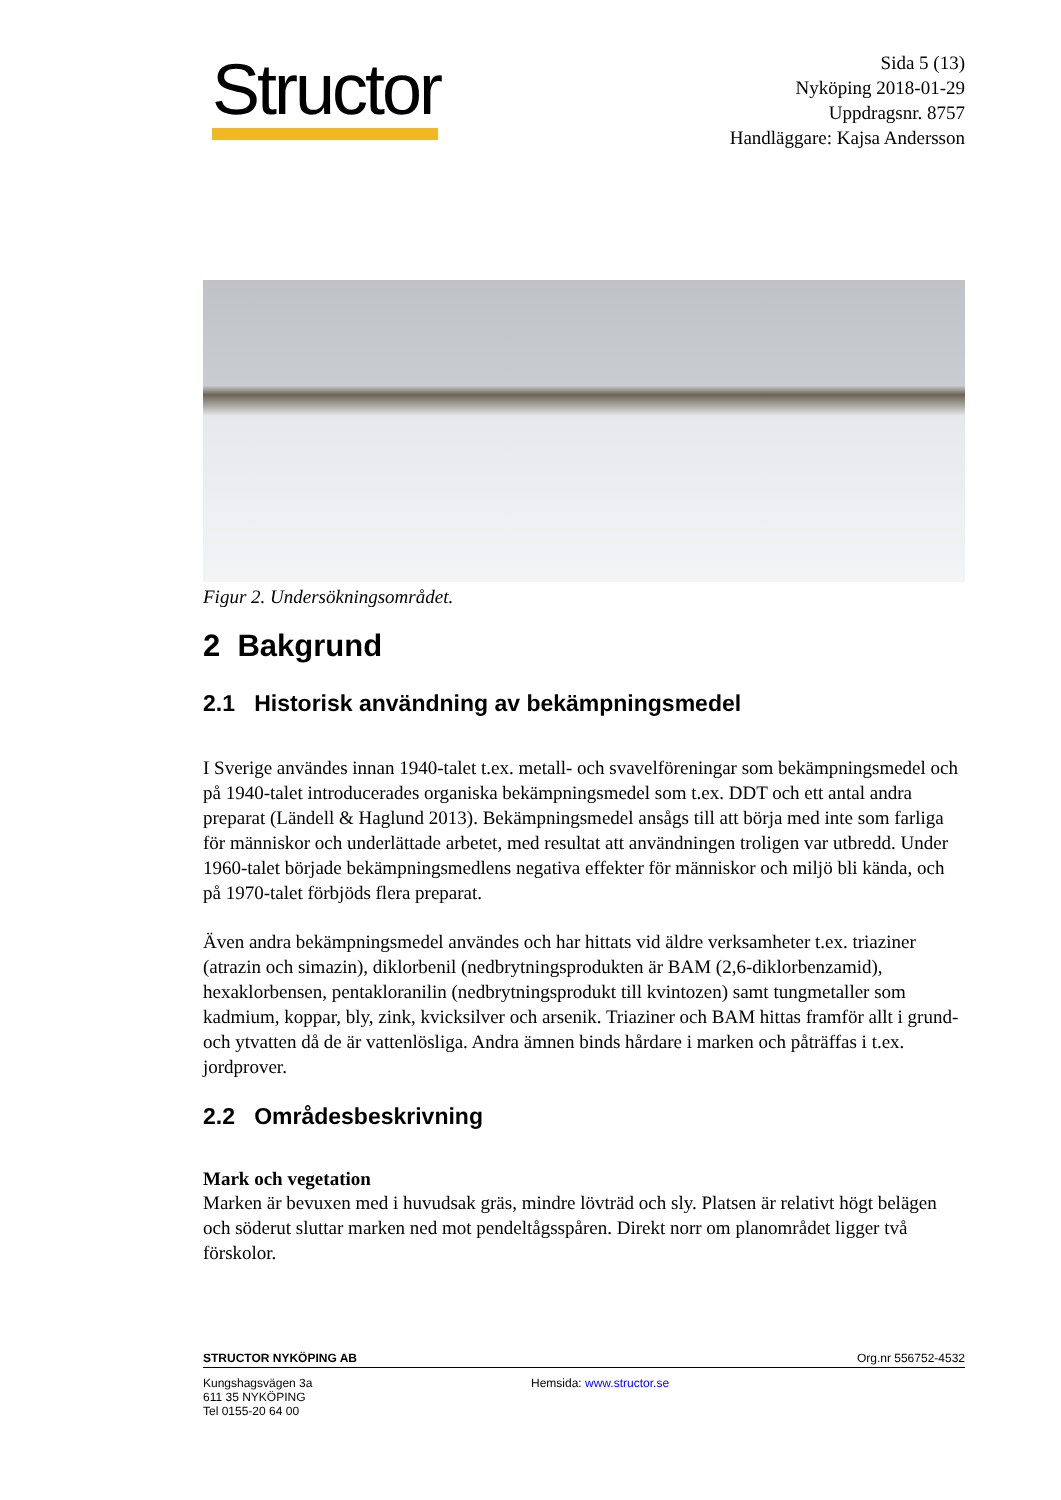Structor
Sida 5 (13)
Nyköping 2018-01-29
Uppdragsnr. 8757
Handläggare: Kajsa Andersson
Figur 2. Undersökningsområdet.
2 Bakgrund
2.1 Historisk användning av bekämpningsmedel
I Sverige användes innan 1940-talet t.ex. metall- och svavelföreningar som bekämpningsmedel och på 1940-talet introducerades organiska bekämpningsmedel som t.ex. DDT och ett antal andra preparat (Ländell & Haglund 2013). Bekämpningsmedel ansågs till att börja med inte som farliga för människor och underlättade arbetet, med resultat att användningen troligen var utbredd. Under 1960-talet började bekämpningsmedlens negativa effekter för människor och miljö bli kända, och på 1970-talet förbjöds flera preparat.
Även andra bekämpningsmedel användes och har hittats vid äldre verksamheter t.ex. triaziner (atrazin och simazin), diklorbenil (nedbrytningsprodukten är BAM (2,6-diklorbenzamid), hexaklorbensen, pentakloranilin (nedbrytningsprodukt till kvintozen) samt tungmetaller som kadmium, koppar, bly, zink, kvicksilver och arsenik. Triaziner och BAM hittas framför allt i grund- och ytvatten då de är vattenlösliga. Andra ämnen binds hårdare i marken och påträffas i t.ex. jordprover.
2.2 Områdesbeskrivning
Mark och vegetation
Marken är bevuxen med i huvudsak gräs, mindre lövträd och sly. Platsen är relativt högt belägen och söderut sluttar marken ned mot pendeltågsspåren. Direkt norr om planområdet ligger två förskolor.
STRUCTOR NYKÖPING AB Org.nr 556752-4532
Kungshagsvägen 3a
611 35 NYKÖPING
Tel 0155-20 64 00
Hemsida: www.structor.se